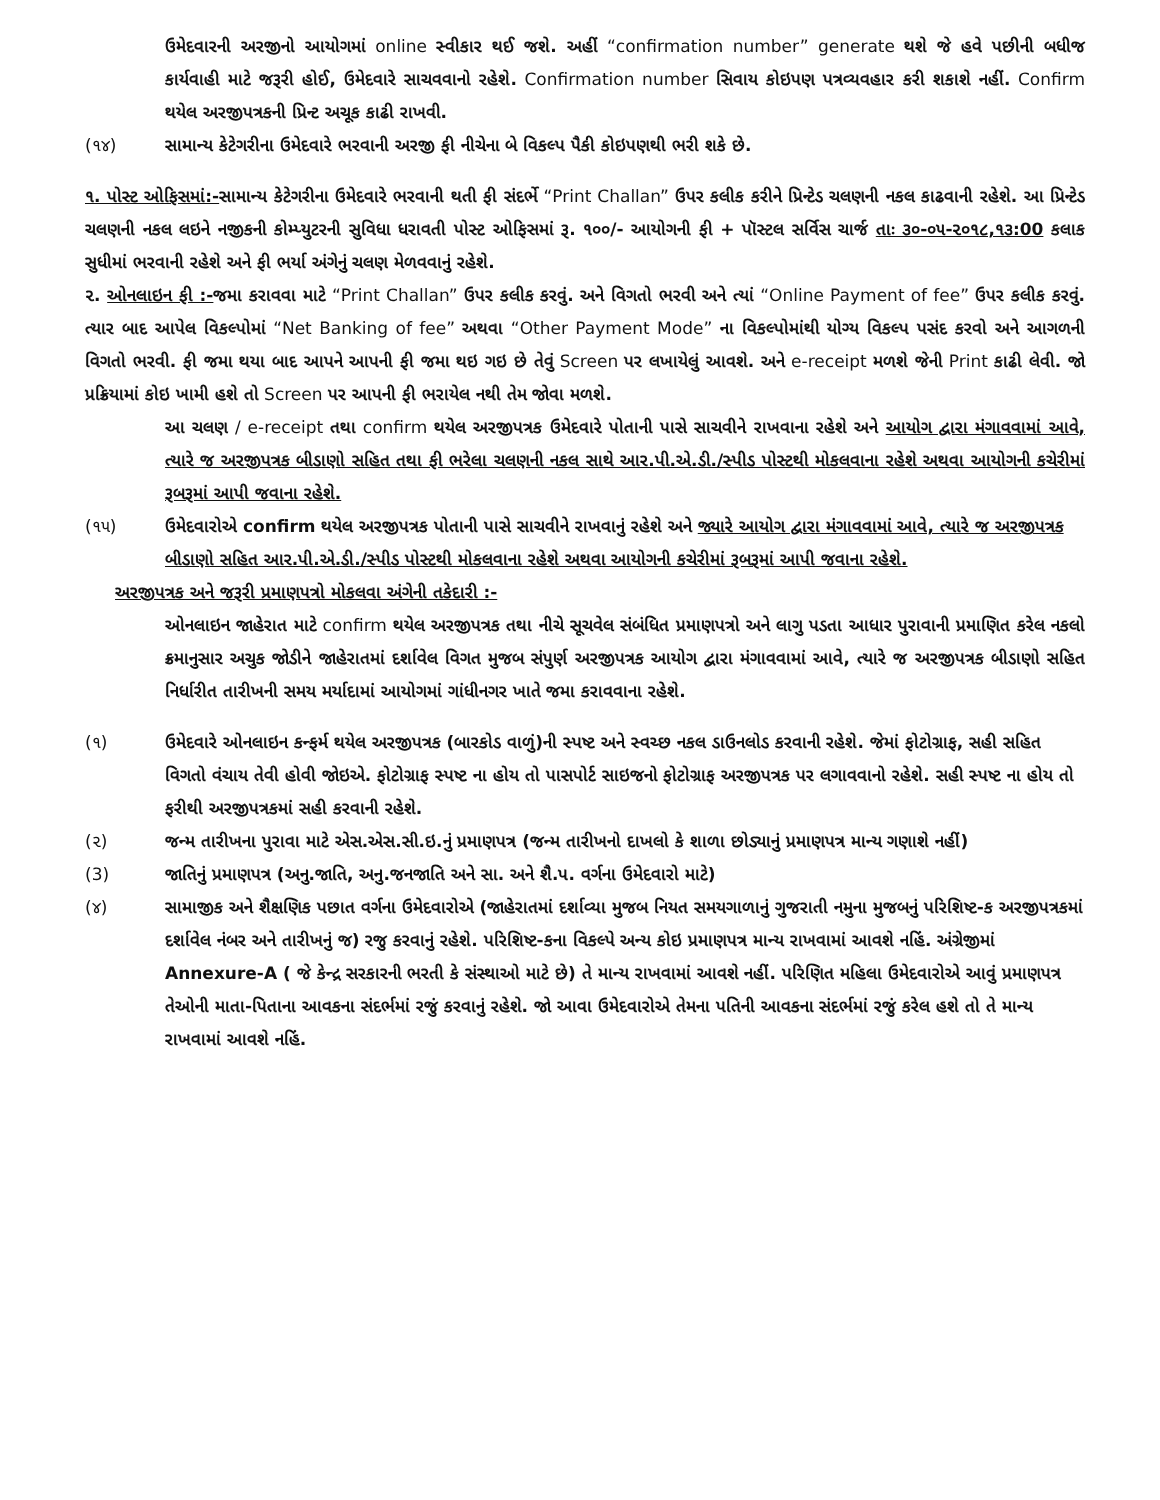ઉમેદવારની અરજીનો આયોગમાં online સ્વીકાર થઈ જશે. અહીં “confirmation number” generate થશે જે હવે પછીની બધીજ કાર્યવાહી માટે જરૂરી હોઈ, ઉમેદવારે સાચવવાનો રહેશે. Confirmation number સિવાય કોઇપણ પત્રવ્યવહાર કરી શકાશે નહીં. Confirm થયેલ અરજીપત્રકની પ્રિન્ટ અચૂક કાઢી રાખવી.
(૧૪) સામાન્ય કેટેગરીના ઉમેદવારે ભરવાની અરજી ફી નીચેના બે વિકલ્પ પૈકી કોઇપણથી ભરી શકે છે.
૧. પોસ્ટ ઓફિસમાં:-સામાન્ય કેટેગરીના ઉમેદવારે ભરવાની થતી ફી સંદર્ભે “Print Challan” ઉપર કલીક કરીને પ્રિન્ટેડ ચલણની નકલ કાઢવાની રહેશે. આ પ્રિન્ટેડ ચલણની નકલ લઇને નજીકની કોમ્પ્યુટરની સુવિધા ધરાવતી પોસ્ટ ઓફિસમાં રૂ. ૧૦૦/- આયોગની ફી + પૉસ્ટલ સર્વિસ ચાર્જ તાઃ ૩૦-૦૫-૨૦૧૮,૧૩:00 કલાક સુધીમાં ભરવાની રહેશે અને ફી ભર્યા અંગેનું ચલણ મેળવવાનું રહેશે.
૨. ઓનલાઇન ફી :-જમા કરાવવા માટે “Print Challan” ઉપર કલીક કરવું. અને વિગતો ભરવી અને ત્યાં “Online Payment of fee” ઉપર કલીક કરવું. ત્યાર બાદ આપેલ વિકલ્પોમાં “Net Banking of fee” અથવા “Other Payment Mode” ના વિકલ્પોમાંથી યોગ્ય વિકલ્પ પસંદ કરવો અને આગળની વિગતો ભરવી. ફી જમા થયા બાદ આપને આપની ફી જમા થઇ ગઇ છે તેવું Screen પર લખાયેલું આવશે. અને e-receipt મળશે જેની Print કાઢી લેવી. જો પ્રક્રિયામાં કોઇ ખામી હશે તો Screen પર આપની ફી ભરાયેલ નથી તેમ જોવા મળશે.
આ ચલણ / e-receipt તથા confirm થયેલ અરજીપત્રક ઉમેદવારે પોતાની પાસે સાચવીને રાખવાના રહેશે અને આયોગ દ્વારા મંગાવવામાં આવે, ત્યારે જ અરજીપત્રક બીડાણો સહિત તથા ફી ભરેલા ચલણની નકલ સાથે આર.પી.એ.ડી./સ્પીડ પોસ્ટથી મોકલવાના રહેશે અથવા આયોગની કચેરીમાં રૂબરૂમાં આપી જવાના રહેશે.
(૧૫) ઉમેદવારોએ confirm થયેલ અરજીપત્રક પોતાની પાસે સાચવીને રાખવાનું રહેશે અને જ્યારે આયોગ દ્વારા મંગાવવામાં આવે, ત્યારે જ અરજીપત્રક બીડાણો સહિત આર.પી.એ.ડી./સ્પીડ પોસ્ટથી મોકલવાના રહેશે અથવા આયોગની કચેરીમાં રૂબરૂમાં આપી જવાના રહેશે.
અરજીપત્રક અને જરૂરી પ્રમાણપત્રો મોકલવા અંગેની તકેદારી :-
ઓનલાઇન જાહેરાત માટે confirm થયેલ અરજીપત્રક તથા નીચે સૂચવેલ સંબંધિત પ્રમાણપત્રો અને લાગુ પડતા આધાર પુરાવાની પ્રમાણિત કરેલ નકલો ક્રમાનુસાર અચુક જોડીને જાહેરાતમાં દર્શાવેલ વિગત મુજબ સંપુર્ણ અરજીપત્રક આયોગ દ્વારા મંગાવવામાં આવે, ત્યારે જ અરજીપત્રક બીડાણો સહિત નિર્ધારીત તારીખની સમય મર્યાદામાં આયોગમાં ગાંધીનગર ખાતે જમા કરાવવાના રહેશે.
(૧) ઉમેદવારે ઓનલાઇન કન્ફર્મ થયેલ અરજીપત્રક (બારકોડ વાળું)ની સ્પષ્ટ અને સ્વચ્છ નકલ ડાઉનલોડ કરવાની રહેશે. જેમાં ફોટોગ્રાફ, સહી સહિત વિગતો વંચાય તેવી હોવી જોઇએ. ફોટોગ્રાફ સ્પષ્ટ ના હોય તો પાસપોર્ટ સાઇજનો ફોટોગ્રાફ અરજીપત્રક પર લગાવવાનો રહેશે. સહી સ્પષ્ટ ના હોય તો ફરીથી અરજીપત્રકમાં સહી કરવાની રહેશે.
(૨) જન્મ તારીખના પુરાવા માટે એસ.એસ.સી.ઇ.નું પ્રમાણપત્ર (જન્મ તારીખનો દાખલો કે શાળા છોડ્યાનું પ્રમાણપત્ર માન્ય ગણાશે નહીં)
(3) જાતિનું પ્રમાણપત્ર (અનુ.જાતિ, અનુ.જનજાતિ અને સા. અને શૈ.પ. વર્ગના ઉમેદવારો માટે)
(૪) સામાજીક અને શૈક્ષણિક પછાત વર્ગના ઉમેદવારોએ (જાહેરાતમાં દર્શાવ્યા મુજબ નિયત સમયગાળાનું ગુજરાતી નમુના મુજબનું પરિશિષ્ટ-ક અરજીપત્રકમાં દર્શાવેલ નંબર અને તારીખનું જ) રજુ કરવાનું રહેશે. પરિશિષ્ટ-કના વિકલ્પે અન્ય કોઇ પ્રમાણપત્ર માન્ય રાખવામાં આવશે નહિં. અંગ્રેજીમાં Annexure-A ( જે કેન્દ્ર સરકારની ભરતી કે સંસ્થાઓ માટે છે) તે માન્ય રાખવામાં આવશે નહીં. પરિણિત મહિલા ઉમેદવારોએ આવું પ્રમાણપત્ર તેઓની માતા-પિતાના આવકના સંદર્ભમાં રજું કરવાનું રહેશે. જો આવા ઉમેદવારોએ તેમના પતિની આવકના સંદર્ભમાં રજું કરેલ હશે તો તે માન્ય રાખવામાં આવશે નહિં.